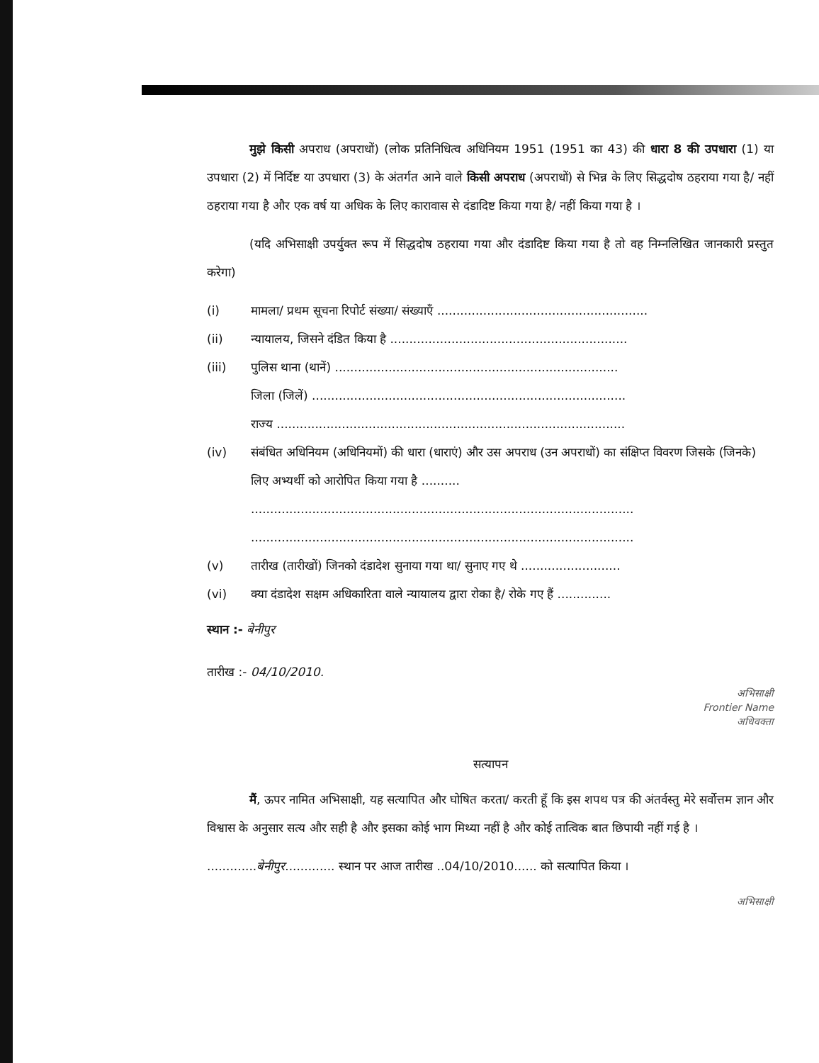मुझे किसी अपराध (अपराधों) (लोक प्रतिनिधित्व अधिनियम 1951 (1951 का 43) की धारा 8 की उपधारा (1) या उपधारा (2) में निर्दिष्ट या उपधारा (3) के अंतर्गत आने वाले किसी अपराध (अपराधों) से भिन्न के लिए सिद्धदोष ठहराया गया है/ नहीं ठहराया गया है और एक वर्ष या अधिक के लिए कारावास से दंडादिष्ट किया गया है/ नहीं किया गया है ।
(यदि अभिसाक्षी उपर्युक्त रूप में सिद्धदोष ठहराया गया और दंडादिष्ट किया गया है तो वह निम्नलिखित जानकारी प्रस्तुत करेगा)
(i) मामला/ प्रथम सूचना रिपोर्ट संख्या/ संख्याएँ .......................................................
(ii) न्यायालय, जिसने दंडित किया है ..............................................................
(iii) पुलिस थाना (थानें) ..........................................................................
जिला (जिलें) ..................................................................................
राज्य ...........................................................................................
(iv) संबंधित अधिनियम (अधिनियमों) की धारा (धाराएं) और उस अपराध (उन अपराधों) का संक्षिप्त विवरण जिसके (जिनके) लिए अभ्यर्थी को आरोपित किया गया है ..........
....................................................................................................
....................................................................................................
(v) तारीख (तारीखों) जिनको दंडादेश सुनाया गया था/ सुनाए गए थे ..........................
(vi) क्या दंडादेश सक्षम अधिकारिता वाले न्यायालय द्वारा रोका है/ रोके गए हैं ..............
स्थान :- बेनीपुर
तारीख :- 04/10/2010.
अभिसाक्षी
Frontier Name
अधिवक्ता
सत्यापन
मैं, ऊपर नामित अभिसाक्षी, यह सत्यापित और घोषित करता/ करती हूँ कि इस शपथ पत्र की अंतर्वस्तु मेरे सर्वोत्तम ज्ञान और विश्वास के अनुसार सत्य और सही है और इसका कोई भाग मिथ्या नहीं है और कोई तात्विक बात छिपायी नहीं गई है ।
.............बेनीपुर............. स्थान पर आज तारीख ..04/10/2010...... को सत्यापित किया ।
अभिसाक्षी